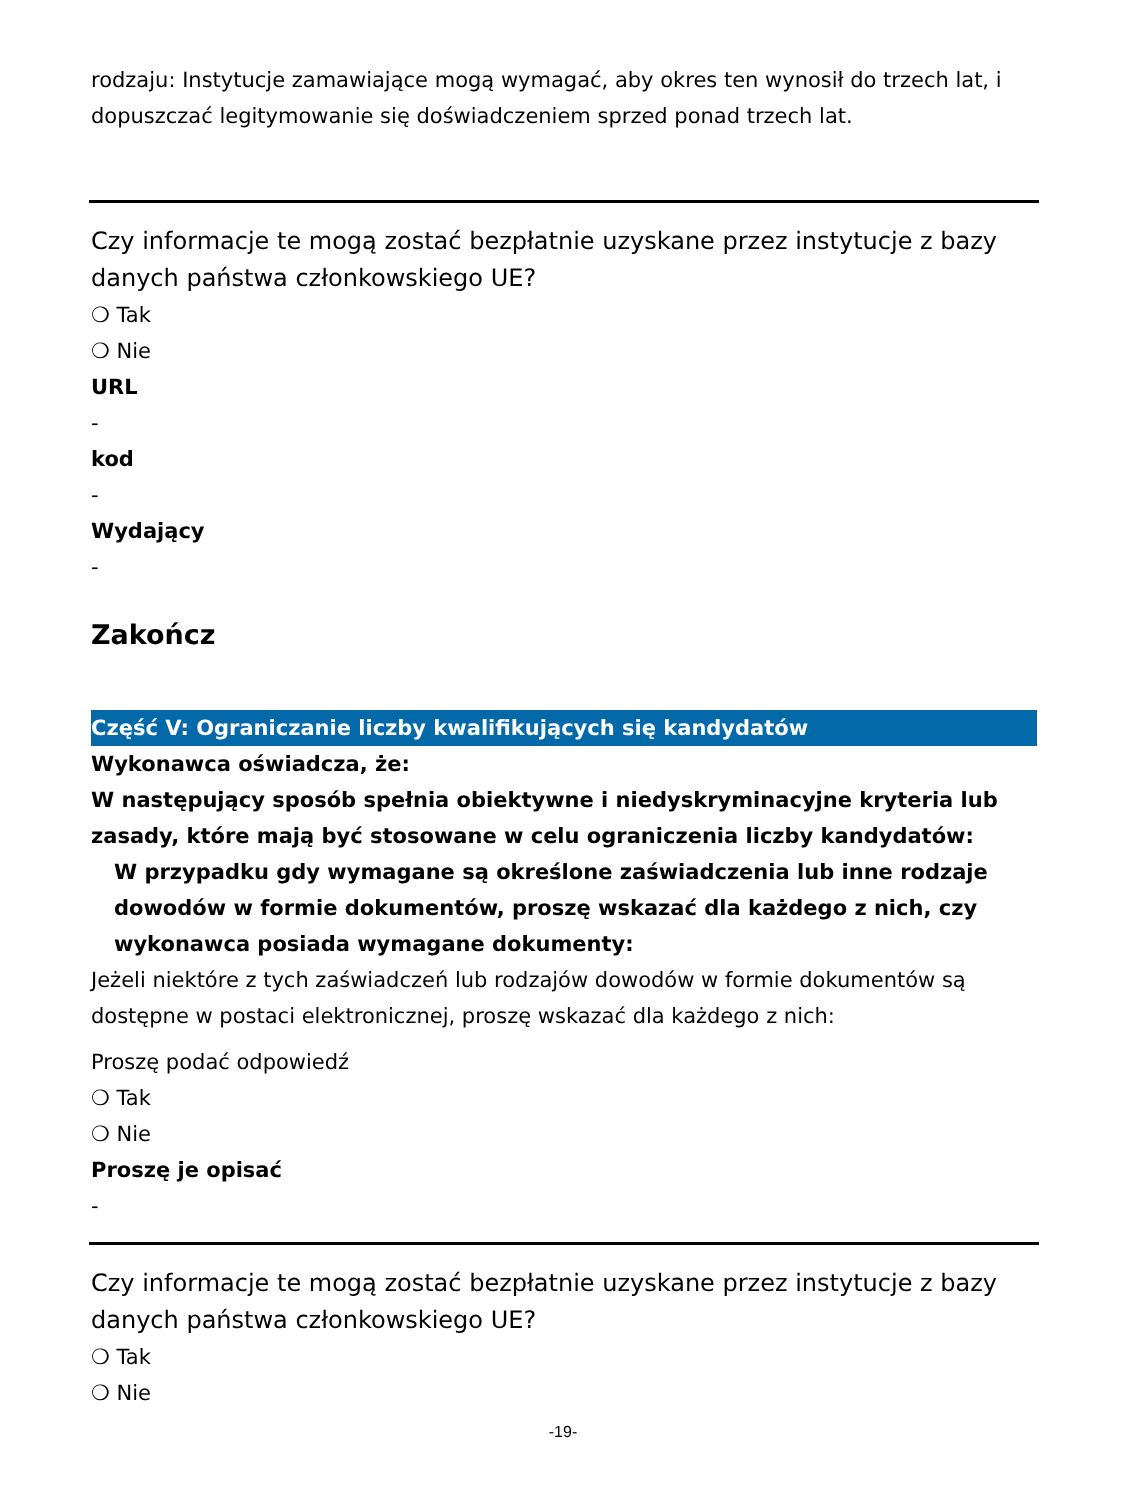rodzaju: Instytucje zamawiające mogą wymagać, aby okres ten wynosił do trzech lat, i dopuszczać legitymowanie się doświadczeniem sprzed ponad trzech lat.
Czy informacje te mogą zostać bezpłatnie uzyskane przez instytucje z bazy danych państwa członkowskiego UE?
❍ Tak
❍ Nie
URL
-
kod
-
Wydający
-
Zakończ
Część V: Ograniczanie liczby kwalifikujących się kandydatów
Wykonawca oświadcza, że:
W następujący sposób spełnia obiektywne i niedyskryminacyjne kryteria lub zasady, które mają być stosowane w celu ograniczenia liczby kandydatów:
W przypadku gdy wymagane są określone zaświadczenia lub inne rodzaje dowodów w formie dokumentów, proszę wskazać dla każdego z nich, czy wykonawca posiada wymagane dokumenty:
Jeżeli niektóre z tych zaświadczeń lub rodzajów dowodów w formie dokumentów są dostępne w postaci elektronicznej, proszę wskazać dla każdego z nich:
Proszę podać odpowiedź
❍ Tak
❍ Nie
Proszę je opisać
-
Czy informacje te mogą zostać bezpłatnie uzyskane przez instytucje z bazy danych państwa członkowskiego UE?
❍ Tak
❍ Nie
-19-